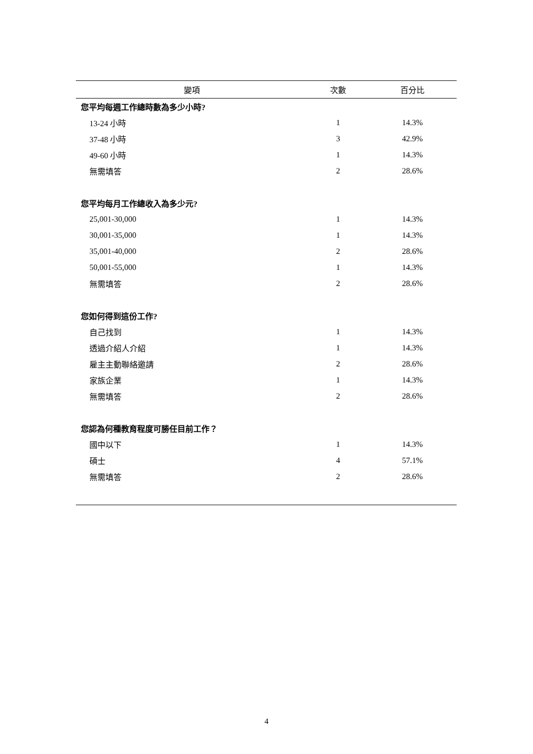| 變項 | 次數 | 百分比 |
| --- | --- | --- |
| 您平均每週工作總時數為多少小時? | | |
| 13-24 小時 | 1 | 14.3% |
| 37-48 小時 | 3 | 42.9% |
| 49-60 小時 | 1 | 14.3% |
| 無需填答 | 2 | 28.6% |
| 您平均每月工作總收入為多少元? | | |
| 25,001-30,000 | 1 | 14.3% |
| 30,001-35,000 | 1 | 14.3% |
| 35,001-40,000 | 2 | 28.6% |
| 50,001-55,000 | 1 | 14.3% |
| 無需填答 | 2 | 28.6% |
| 您如何得到這份工作? | | |
| 自己找到 | 1 | 14.3% |
| 透過介紹人介紹 | 1 | 14.3% |
| 雇主主動聯絡邀請 | 2 | 28.6% |
| 家族企業 | 1 | 14.3% |
| 無需填答 | 2 | 28.6% |
| 您認為何種教育程度可勝任目前工作？ | | |
| 國中以下 | 1 | 14.3% |
| 碩士 | 4 | 57.1% |
| 無需填答 | 2 | 28.6% |
4